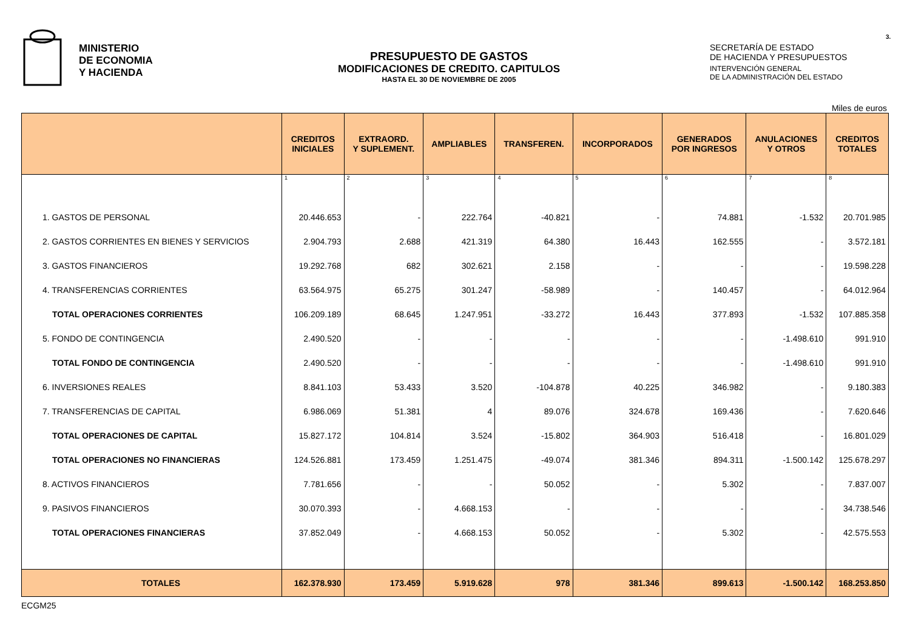MINISTERIO
DE ECONOMIA
Y HACIENDA
PRESUPUESTO DE GASTOS
MODIFICACIONES DE CREDITO. CAPITULOS
HASTA EL 30 DE NOVIEMBRE DE 2005
SECRETARÍA DE ESTADO
DE HACIENDA Y PRESUPUESTOS
INTERVENCIÓN GENERAL
DE LA ADMINISTRACIÓN DEL ESTADO
3.
Miles de euros
| | CREDITOS INICIALES | EXTRAORD. Y SUPLEMENT. | AMPLIABLES | TRANSFEREN. | INCORPORADOS | GENERADOS POR INGRESOS | ANULACIONES Y OTROS | CREDITOS TOTALES |
| --- | --- | --- | --- | --- | --- | --- | --- | --- |
| | 1 | 2 | 3 | 4 | 5 | 6 | 7 | 8 |
| 1. GASTOS DE PERSONAL | 20.446.653 | - | 222.764 | -40.821 | - | 74.881 | -1.532 | 20.701.985 |
| 2. GASTOS CORRIENTES EN BIENES Y SERVICIOS | 2.904.793 | 2.688 | 421.319 | 64.380 | 16.443 | 162.555 | - | 3.572.181 |
| 3. GASTOS FINANCIEROS | 19.292.768 | 682 | 302.621 | 2.158 | - | - | - | 19.598.228 |
| 4. TRANSFERENCIAS CORRIENTES | 63.564.975 | 65.275 | 301.247 | -58.989 | - | 140.457 | - | 64.012.964 |
| TOTAL OPERACIONES CORRIENTES | 106.209.189 | 68.645 | 1.247.951 | -33.272 | 16.443 | 377.893 | -1.532 | 107.885.358 |
| 5. FONDO DE CONTINGENCIA | 2.490.520 | - | - | - | - | - | -1.498.610 | 991.910 |
| TOTAL FONDO DE CONTINGENCIA | 2.490.520 | - | - | - | - | - | -1.498.610 | 991.910 |
| 6. INVERSIONES REALES | 8.841.103 | 53.433 | 3.520 | -104.878 | 40.225 | 346.982 | - | 9.180.383 |
| 7. TRANSFERENCIAS DE CAPITAL | 6.986.069 | 51.381 | 4 | 89.076 | 324.678 | 169.436 | - | 7.620.646 |
| TOTAL OPERACIONES DE CAPITAL | 15.827.172 | 104.814 | 3.524 | -15.802 | 364.903 | 516.418 | - | 16.801.029 |
| TOTAL OPERACIONES NO FINANCIERAS | 124.526.881 | 173.459 | 1.251.475 | -49.074 | 381.346 | 894.311 | -1.500.142 | 125.678.297 |
| 8. ACTIVOS FINANCIEROS | 7.781.656 | - | - | 50.052 | - | 5.302 | - | 7.837.007 |
| 9. PASIVOS FINANCIEROS | 30.070.393 | - | 4.668.153 | - | - | - | - | 34.738.546 |
| TOTAL OPERACIONES FINANCIERAS | 37.852.049 | - | 4.668.153 | 50.052 | - | 5.302 | - | 42.575.553 |
| TOTALES | 162.378.930 | 173.459 | 5.919.628 | 978 | 381.346 | 899.613 | -1.500.142 | 168.253.850 |
ECGM25